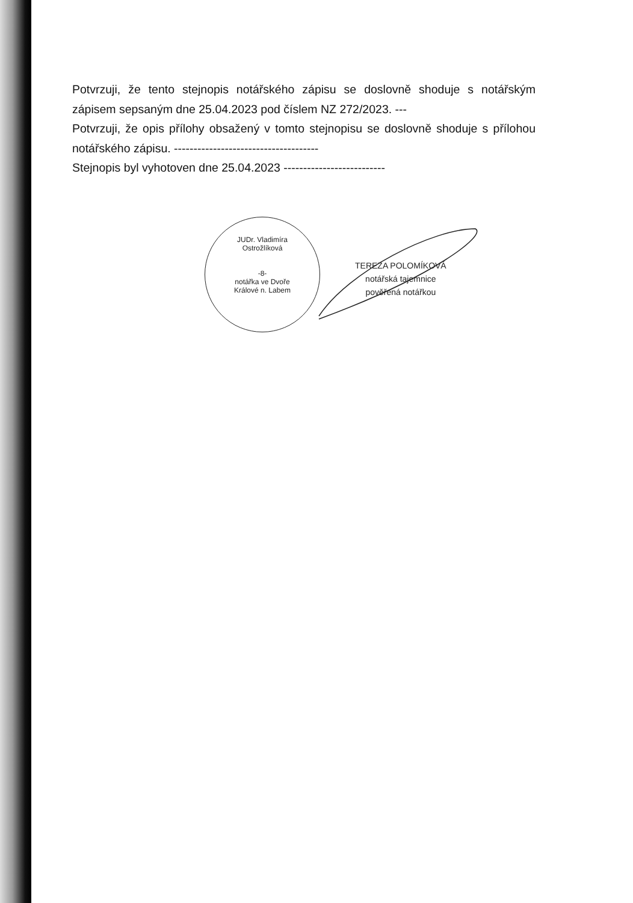Potvrzuji, že tento stejnopis notářského zápisu se doslovně shoduje s notářským zápisem sepsaným dne 25.04.2023 pod číslem NZ 272/2023. ---
Potvrzuji, že opis přílohy obsažený v tomto stejnopisu se doslovně shoduje s přílohou notářského zápisu. -------------------------------------
Stejnopis byl vyhotoven dne 25.04.2023 --------------------------
JUDr. Vladimíra Ostrožlíková
-8-
notářka ve Dvoře Králové n. Labem
TEREZA POLOMÍKOVÁ
notářská tajemnice
pověřená notářkou